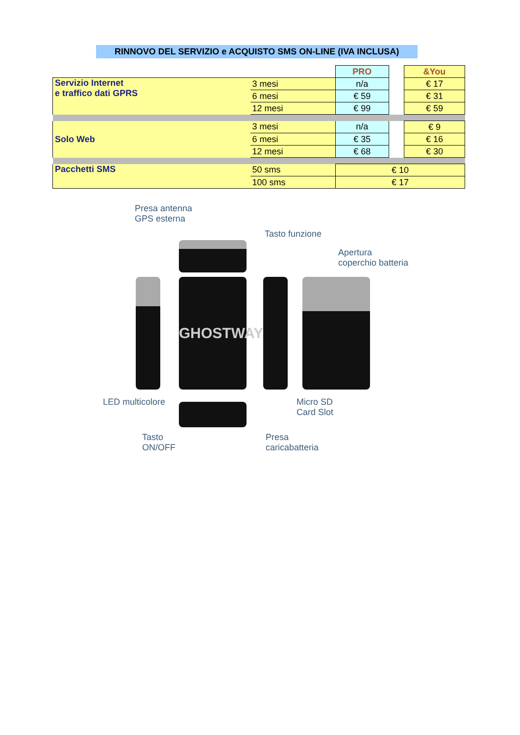RINNOVO DEL SERVIZIO e ACQUISTO SMS ON-LINE (IVA INCLUSA)
| | | PRO | | &You |
| Servizio Internet e traffico dati GPRS | 3 mesi | n/a | | € 17 |
| | 6 mesi | € 59 | | € 31 |
| | 12 mesi | € 99 | | € 59 |
| Solo Web | 3 mesi | n/a | | € 9 |
| | 6 mesi | € 35 | | € 16 |
| | 12 mesi | € 68 | | € 30 |
| Pacchetti SMS | 50 sms | € 10 | | |
| | 100 sms | € 17 | | |
Presa antenna
GPS esterna
Tasto funzione
Apertura
coperchio batteria
GHOSTWAY
LED multicolore
Micro SD
Card Slot
Tasto
ON/OFF
Presa
caricabatteria